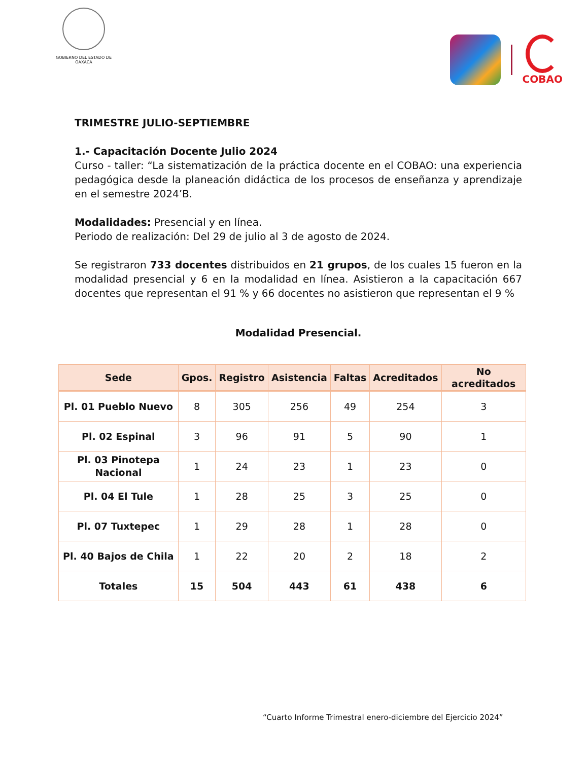GOBIERNO DEL ESTADO DE OAXACA
COBAO
TRIMESTRE JULIO-SEPTIEMBRE
1.- Capacitación Docente Julio 2024
Curso - taller: “La sistematización de la práctica docente en el COBAO: una experiencia pedagógica desde la planeación didáctica de los procesos de enseñanza y aprendizaje en el semestre 2024’B.
Modalidades: Presencial y en línea.
Periodo de realización: Del 29 de julio al 3 de agosto de 2024.
Se registraron 733 docentes distribuidos en 21 grupos, de los cuales 15 fueron en la modalidad presencial y 6 en la modalidad en línea. Asistieron a la capacitación 667 docentes que representan el 91 % y 66 docentes no asistieron que representan el 9 %
Modalidad Presencial.
| Sede | Gpos. | Registro | Asistencia | Faltas | Acreditados | No acreditados |
| --- | --- | --- | --- | --- | --- | --- |
| Pl. 01 Pueblo Nuevo | 8 | 305 | 256 | 49 | 254 | 3 |
| Pl. 02 Espinal | 3 | 96 | 91 | 5 | 90 | 1 |
| Pl. 03 Pinotepa Nacional | 1 | 24 | 23 | 1 | 23 | 0 |
| Pl. 04 El Tule | 1 | 28 | 25 | 3 | 25 | 0 |
| Pl. 07 Tuxtepec | 1 | 29 | 28 | 1 | 28 | 0 |
| Pl. 40 Bajos de Chila | 1 | 22 | 20 | 2 | 18 | 2 |
| Totales | 15 | 504 | 443 | 61 | 438 | 6 |
“Cuarto Informe Trimestral enero-diciembre del Ejercicio 2024”